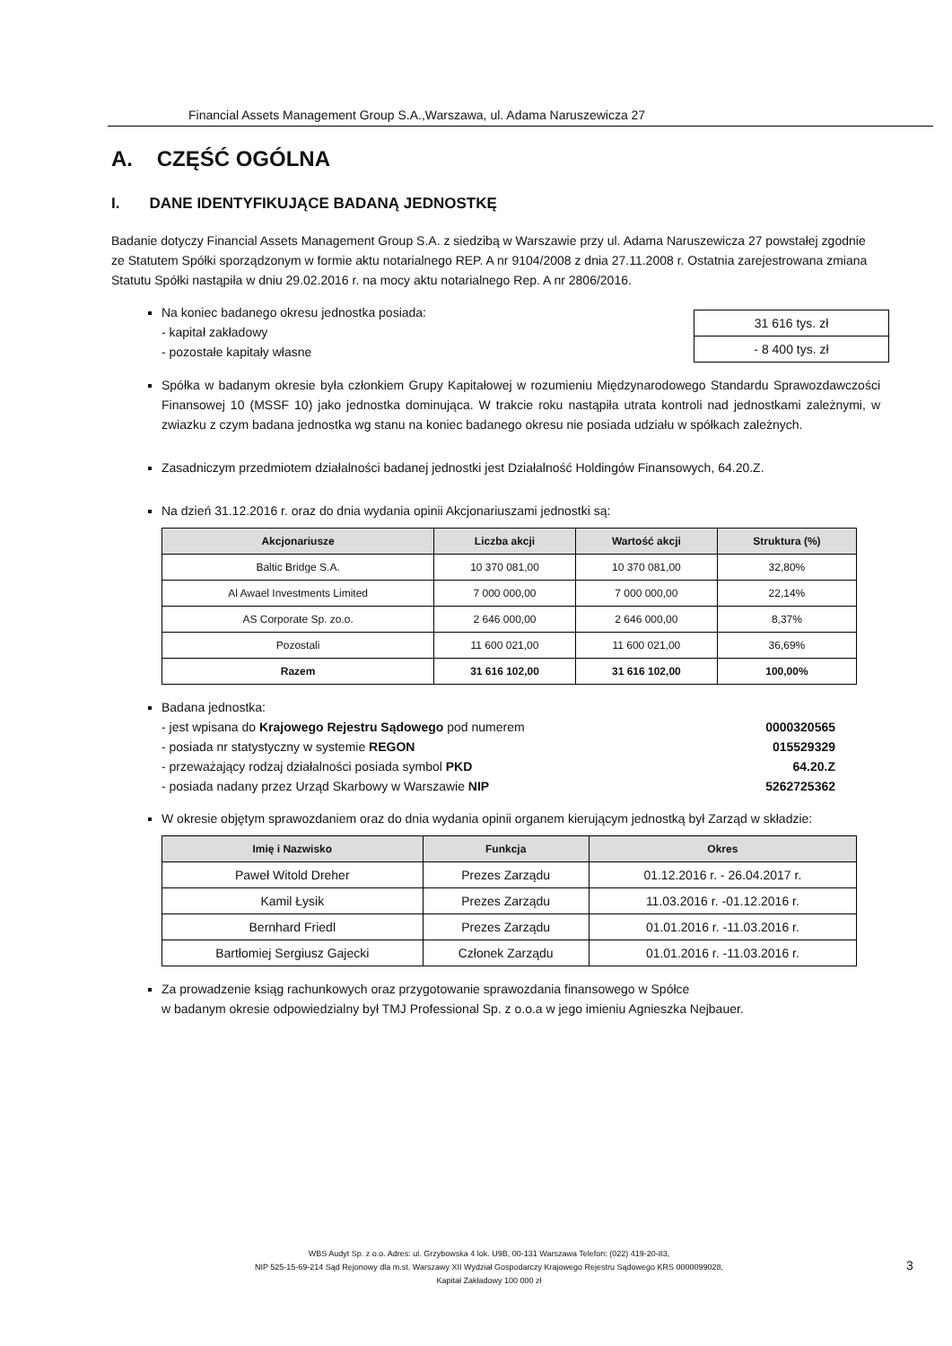Financial Assets Management Group S.A.,Warszawa, ul. Adama Naruszewicza 27
A. CZĘŚĆ OGÓLNA
I. DANE IDENTYFIKUJĄCE BADANĄ JEDNOSTKĘ
Badanie dotyczy Financial Assets Management Group S.A. z siedzibą w Warszawie przy ul. Adama Naruszewicza 27 powstałej zgodnie ze Statutem Spółki sporządzonym w formie aktu notarialnego REP. A nr 9104/2008 z dnia 27.11.2008 r. Ostatnia zarejestrowana zmiana Statutu Spółki nastąpiła w dniu 29.02.2016 r. na mocy aktu notarialnego Rep. A nr 2806/2016.
Na koniec badanego okresu jednostka posiada:
- kapitał zakładowy
- pozostałe kapitały własne
| 31 616 tys. zł |
| - 8 400 tys. zł |
Spółka w badanym okresie była członkiem Grupy Kapitałowej w rozumieniu Międzynarodowego Standardu Sprawozdawczości Finansowej 10 (MSSF 10) jako jednostka dominująca. W trakcie roku nastąpiła utrata kontroli nad jednostkami zależnymi, w zwiazku z czym badana jednostka wg stanu na koniec badanego okresu nie posiada udziału w spółkach zależnych.
Zasadniczym przedmiotem działalności badanej jednostki jest Działalność Holdingów Finansowych, 64.20.Z.
Na dzień 31.12.2016 r. oraz do dnia wydania opinii Akcjonariuszami jednostki są:
| Akcjonariusze | Liczba akcji | Wartość akcji | Struktura (%) |
| --- | --- | --- | --- |
| Baltic Bridge S.A. | 10 370 081,00 | 10 370 081,00 | 32,80% |
| Al Awael Investments Limited | 7 000 000,00 | 7 000 000,00 | 22,14% |
| AS Corporate Sp. zo.o. | 2 646 000,00 | 2 646 000,00 | 8,37% |
| Pozostali | 11 600 021,00 | 11 600 021,00 | 36,69% |
| Razem | 31 616 102,00 | 31 616 102,00 | 100,00% |
Badana jednostka:
- jest wpisana do Krajowego Rejestru Sądowego pod numerem
- posiada nr statystyczny w systemie REGON
- przeważający rodzaj działalności posiada symbol PKD
- posiada nadany przez Urząd Skarbowy w Warszawie NIP
0000320565
015529329
64.20.Z
5262725362
W okresie objętym sprawozdaniem oraz do dnia wydania opinii organem kierującym jednostką był Zarząd w składzie:
| Imię i Nazwisko | Funkcja | Okres |
| --- | --- | --- |
| Paweł Witold Dreher | Prezes Zarządu | 01.12.2016 r. - 26.04.2017 r. |
| Kamil Łysik | Prezes Zarządu | 11.03.2016 r. -01.12.2016 r. |
| Bernhard Friedl | Prezes Zarządu | 01.01.2016 r. -11.03.2016 r. |
| Bartłomiej Sergiusz Gajecki | Członek Zarządu | 01.01.2016 r. -11.03.2016 r. |
Za prowadzenie ksiąg rachunkowych oraz przygotowanie sprawozdania finansowego w Spółce
w badanym okresie odpowiedzialny był TMJ Professional Sp. z o.o.a w jego imieniu Agnieszka Nejbauer.
WBS Audyt Sp. z o.o. Adres: ul. Grzybowska 4 lok. U9B, 00-131 Warszawa Telefon: (022) 419-20-83,
NIP 525-15-69-214 Sąd Rejonowy dla m.st. Warszawy XII Wydział Gospodarczy Krajowego Rejestru Sądowego KRS 0000099028,
Kapitał Zakładowy 100 000 zł
3